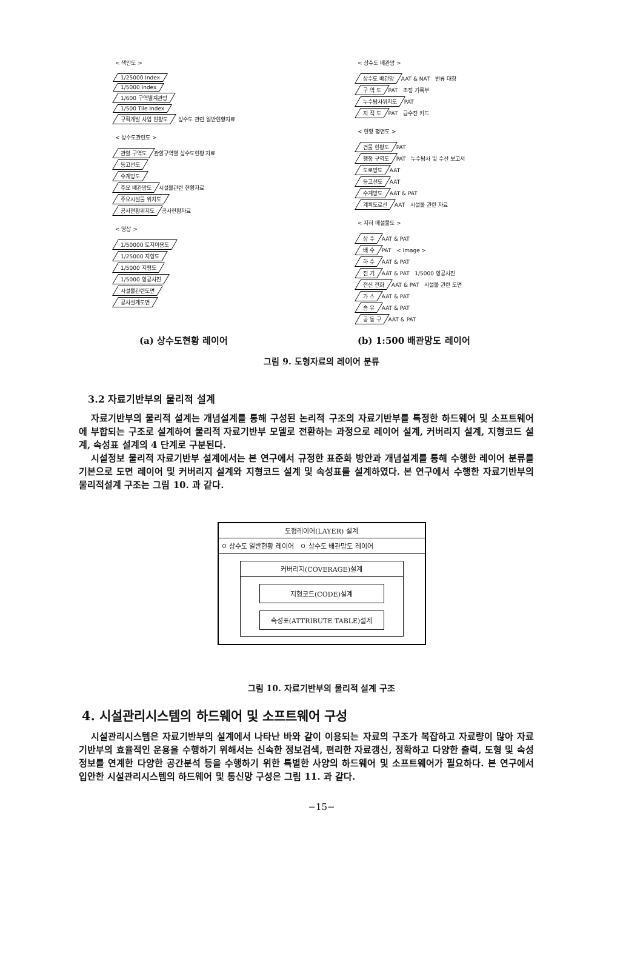< 색인도 >
1/25000 Index
1/5000 Index
1/600 구역별계관망
1/500 Tile Index
구획개발 사업 현황도
상수도 관련 일반현황자료
< 상수도관련도 >
관할 구역도
관할구역별 상수도현황 자료
등고선도
수계망도
주요 배관망도
시설물관련 현황자료
주요시설물 위치도
공사현황위치도
공사현황자료
< 영상 >
1/50000 토지이용도
1/25000 지형도
1/5000 지형도
1/5000 항공사진
시설물관련도면
공사설계도면
< 상수도 배관망 >
상수도 배관망
AAT & NAT 번류 대장
구 역 도
PAT 조정 기록부
누수탐사위치도
PAT
지 적 도
PAT 급수전 카드
< 현황 평면도 >
건물 현황도
PAT
행정 구역도
PAT 누수탐사 및 수선 보고서
도로망도
AAT
등고선도
AAT
수계망도
AAT & PAT
계획도로선
AAT 시설물 관련 자료
< 지하 매설물도 >
상 수
AAT & PAT
배 수
PAT < Image >
하 수
AAT & PAT
전 기
AAT & PAT 1/5000 항공사진
전신 전화
AAT & PAT 시설물 관련 도면
가 스
AAT & PAT
송 유
AAT & PAT
공 동 구
AAT & PAT
(a) 상수도현황 레이어 (b) 1:500 배관망도 레이어
그림 9. 도형자료의 레이어 분류
3.2 자료기반부의 물리적 설계
자료기반부의 물리적 설계는 개념설계를 통해 구성된 논리적 구조의 자료기반부를 특정한 하드웨어 및 소프트웨어에 부합되는 구조로 설계하여 물리적 자료기반부 모델로 전환하는 과정으로 레이어 설계, 커버리지 설계, 지형코드 설계, 속성표 설계의 4 단계로 구분된다.
시설정보 물리적 자료기반부 설계에서는 본 연구에서 규정한 표준화 방안과 개념설계를 통해 수행한 레이어 분류를 기본으로 도면 레이어 및 커버리지 설계와 지형코드 설계 및 속성표를 설계하였다. 본 연구에서 수행한 자료기반부의 물리적설계 구조는 그림 10. 과 같다.
도형레이어(LAYER) 설계
ㅇ 상수도 일반현황 레이어 ㅇ 상수도 배관망도 레이어
커버리지(COVERAGE)설계
지형코드(CODE)설계
속성표(ATTRIBUTE TABLE)설계
그림 10. 자료기반부의 물리적 설계 구조
4. 시설관리시스템의 하드웨어 및 소프트웨어 구성
시설관리시스템은 자료기반부의 설계에서 나타난 바와 같이 이용되는 자료의 구조가 복잡하고 자료량이 많아 자료기반부의 효율적인 운용을 수행하기 위해서는 신속한 정보검색, 편리한 자료갱신, 정확하고 다양한 출력, 도형 및 속성정보를 연계한 다양한 공간분석 등을 수행하기 위한 특별한 사양의 하드웨어 및 소프트웨어가 필요하다. 본 연구에서 입안한 시설관리시스템의 하드웨어 및 통신망 구성은 그림 11. 과 같다.
−15−